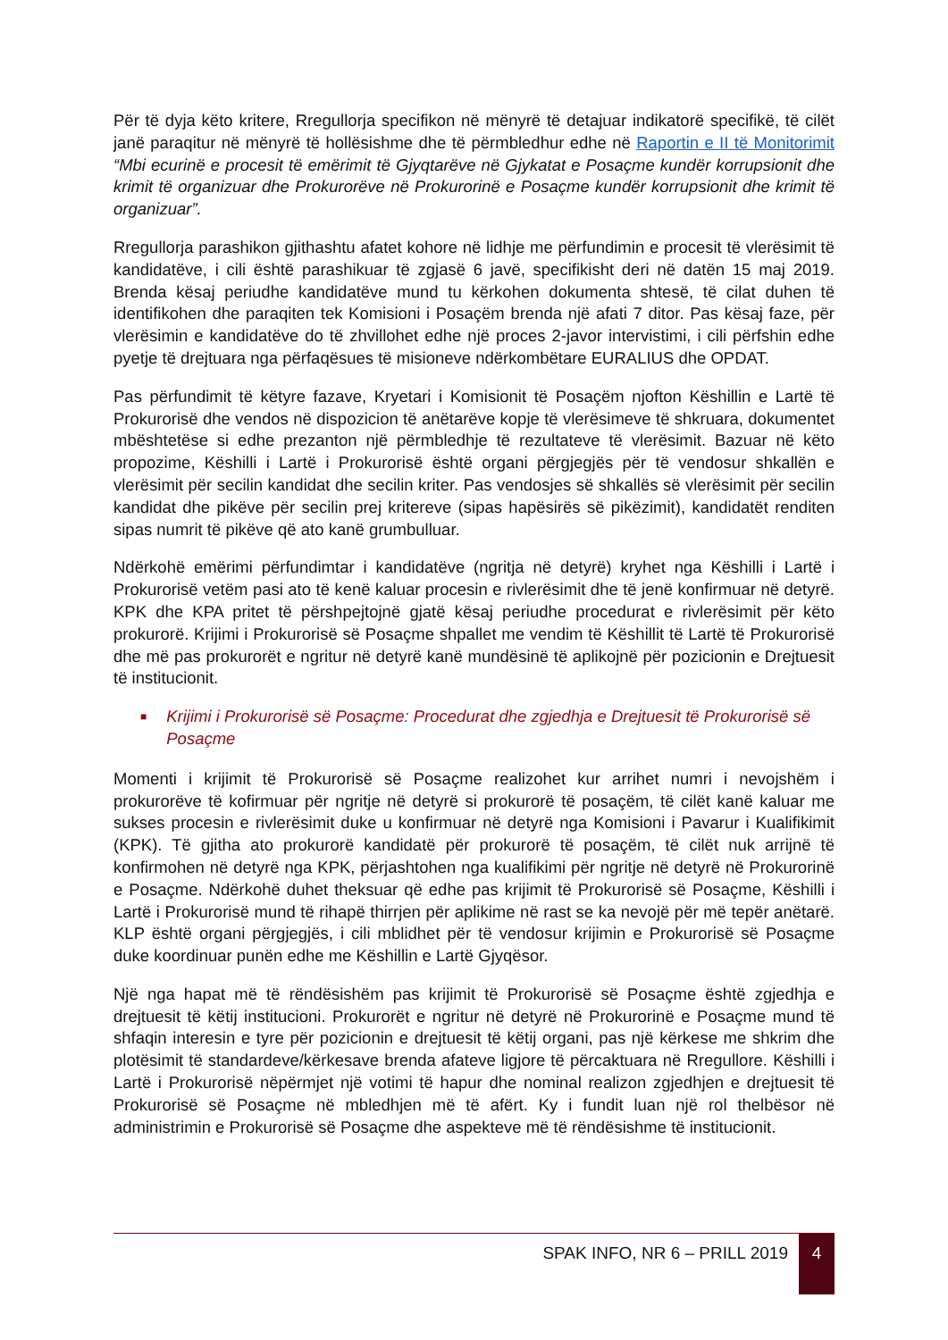Për të dyja këto kritere, Rregullorja specifikon në mënyrë të detajuar indikatorë specifikë, të cilët janë paraqitur në mënyrë të hollësishme dhe të përmbledhur edhe në Raportin e II të Monitorimit “Mbi ecurinë e procesit të emërimit të Gjyqtarëve në Gjykatat e Posaçme kundër korrupsionit dhe krimit të organizuar dhe Prokurorëve në Prokurorinë e Posaçme kundër korrupsionit dhe krimit të organizuar”.
Rregullorja parashikon gjithashtu afatet kohore në lidhje me përfundimin e procesit të vlerësimit të kandidatëve, i cili është parashikuar të zgjasë 6 javë, specifikisht deri në datën 15 maj 2019. Brenda kësaj periudhe kandidatëve mund tu kërkohen dokumenta shtesë, të cilat duhen të identifikohen dhe paraqiten tek Komisioni i Posaçëm brenda një afati 7 ditor. Pas kësaj faze, për vlerësimin e kandidatëve do të zhvillohet edhe një proces 2-javor intervistimi, i cili përfshin edhe pyetje të drejtuara nga përfaqësues të misioneve ndërkombëtare EURALIUS dhe OPDAT.
Pas përfundimit të këtyre fazave, Kryetari i Komisionit të Posaçëm njofton Këshillin e Lartë të Prokurorisë dhe vendos në dispozicion të anëtarëve kopje të vlerësimeve të shkruara, dokumentet mbështetëse si edhe prezanton një përmbledhje të rezultateve të vlerësimit. Bazuar në këto propozime, Këshilli i Lartë i Prokurorisë është organi përgjegjës për të vendosur shkallën e vlerësimit për secilin kandidat dhe secilin kriter. Pas vendosjes së shkallës së vlerësimit për secilin kandidat dhe pikëve për secilin prej kritereve (sipas hapësirës së pikëzimit), kandidatët renditen sipas numrit të pikëve që ato kanë grumbulluar.
Ndërkohë emërimi përfundimtar i kandidatëve (ngritja në detyrë) kryhet nga Këshilli i Lartë i Prokurorisë vetëm pasi ato të kenë kaluar procesin e rivlerësimit dhe të jenë konfirmuar në detyrë. KPK dhe KPA pritet të përshpejtojnë gjatë kësaj periudhe procedurat e rivlerësimit për këto prokurorë. Krijimi i Prokurorisë së Posaçme shpallet me vendim të Këshillit të Lartë të Prokurorisë dhe më pas prokurorët e ngritur në detyrë kanë mundësinë të aplikojnë për pozicionin e Drejtuesit të institucionit.
■ Krijimi i Prokurorisë së Posaçme: Procedurat dhe zgjedhja e Drejtuesit të Prokurorisë së Posaçme
Momenti i krijimit të Prokurorisë së Posaçme realizohet kur arrihet numri i nevojshëm i prokurorëve të kofirmuar për ngritje në detyrë si prokurorë të posaçëm, të cilët kanë kaluar me sukses procesin e rivlerësimit duke u konfirmuar në detyrë nga Komisioni i Pavarur i Kualifikimit (KPK). Të gjitha ato prokurorë kandidatë për prokurorë të posaçëm, të cilët nuk arrijnë të konfirmohen në detyrë nga KPK, përjashtohen nga kualifikimi për ngritje në detyrë në Prokurorinë e Posaçme. Ndërkohë duhet theksuar që edhe pas krijimit të Prokurorisë së Posaçme, Këshilli i Lartë i Prokurorisë mund të rihapë thirrjen për aplikime në rast se ka nevojë për më tepër anëtarë. KLP është organi përgjegjës, i cili mblidhet për të vendosur krijimin e Prokurorisë së Posaçme duke koordinuar punën edhe me Këshillin e Lartë Gjyqësor.
Një nga hapat më të rëndësishëm pas krijimit të Prokurorisë së Posaçme është zgjedhja e drejtuesit të këtij institucioni. Prokurorët e ngritur në detyrë në Prokurorinë e Posaçme mund të shfaqin interesin e tyre për pozicionin e drejtuesit të këtij organi, pas një kërkese me shkrim dhe plotësimit të standardeve/kërkesave brenda afateve ligjore të përcaktuara në Rregullore. Këshilli i Lartë i Prokurorisë nëpërmjet një votimi të hapur dhe nominal realizon zgjedhjen e drejtuesit të Prokurorisë së Posaçme në mbledhjen më të afërt. Ky i fundit luan një rol thelbësor në administrimin e Prokurorisë së Posaçme dhe aspekteve më të rëndësishme të institucionit.
SPAK INFO, NR 6 – PRILL 2019 4